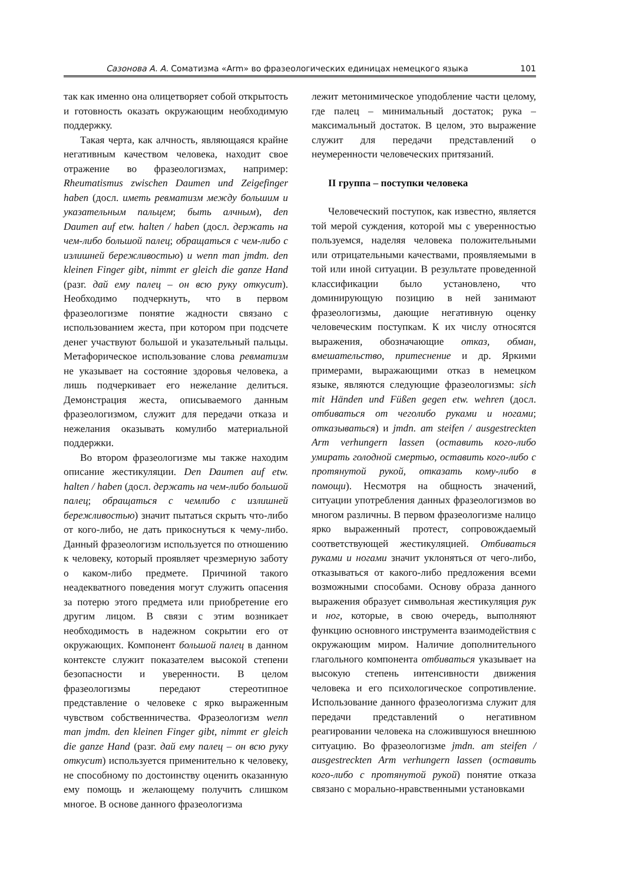Сазонова А. А. Соматизма «Arm» во фразеологических единицах немецкого языка 101
так как именно она олицетворяет собой открытость и готовность оказать окружающим необходимую поддержку.
Такая черта, как алчность, являющаяся крайне негативным качеством человека, находит свое отражение во фразеологизмах, например: Rheumatismus zwischen Daumen und Zeigefinger haben (досл. иметь ревматизм между большим и указательным пальцем; быть алчным), den Daumen auf etw. halten / haben (досл. держать на чем-либо большой палец; обращаться с чем-либо с излишней бережливостью) и wenn man jmdm. den kleinen Finger gibt, nimmt er gleich die ganze Hand (разг. дай ему палец – он всю руку откусит). Необходимо подчеркнуть, что в первом фразеологизме понятие жадности связано с использованием жеста, при котором при подсчете денег участвуют большой и указательный пальцы. Метафорическое использование слова ревматизм не указывает на состояние здоровья человека, а лишь подчеркивает его нежелание делиться. Демонстрация жеста, описываемого данным фразеологизмом, служит для передачи отказа и нежелания оказывать комулибо материальной поддержки.
Во втором фразеологизме мы также находим описание жестикуляции. Den Daumen auf etw. halten / haben (досл. держать на чем-либо большой палец; обращаться с чемлибо с излишней бережливостью) значит пытаться скрыть что-либо от кого-либо, не дать прикоснуться к чему-либо. Данный фразеологизм используется по отношению к человеку, который проявляет чрезмерную заботу о каком-либо предмете. Причиной такого неадекватного поведения могут служить опасения за потерю этого предмета или приобретение его другим лицом. В связи с этим возникает необходимость в надежном сокрытии его от окружающих. Компонент большой палец в данном контексте служит показателем высокой степени безопасности и уверенности. В целом фразеологизмы передают стереотипное представление о человеке с ярко выраженным чувством собственничества. Фразеологизм wenn man jmdm. den kleinen Finger gibt, nimmt er gleich die ganze Hand (разг. дай ему палец – он всю руку откусит) используется применительно к человеку, не способному по достоинству оценить оказанную ему помощь и желающему получить слишком многое. В основе данного фразеологизма
лежит метонимическое уподобление части целому, где палец – минимальный достаток; рука – максимальный достаток. В целом, это выражение служит для передачи представлений о неумеренности человеческих притязаний.
II группа – поступки человека
Человеческий поступок, как известно, является той мерой суждения, которой мы с уверенностью пользуемся, наделяя человека положительными или отрицательными качествами, проявляемыми в той или иной ситуации. В результате проведенной классификации было установлено, что доминирующую позицию в ней занимают фразеологизмы, дающие негативную оценку человеческим поступкам. К их числу относятся выражения, обозначающие отказ, обман, вмешательство, притеснение и др. Яркими примерами, выражающими отказ в немецком языке, являются следующие фразеологизмы: sich mit Händen und Füßen gegen etw. wehren (досл. отбиваться от чеголибо руками и ногами; отказываться) и jmdn. am steifen / ausgestreckten Arm verhungern lassen (оставить кого-либо умирать голодной смертью, оставить кого-либо с протянутой рукой, отказать кому-либо в помощи). Несмотря на общность значений, ситуации употребления данных фразеологизмов во многом различны. В первом фразеологизме налицо ярко выраженный протест, сопровождаемый соответствующей жестикуляцией. Отбиваться руками и ногами значит уклоняться от чего-либо, отказываться от какого-либо предложения всеми возможными способами. Основу образа данного выражения образует символьная жестикуляция рук и ног, которые, в свою очередь, выполняют функцию основного инструмента взаимодействия с окружающим миром. Наличие дополнительного глагольного компонента отбиваться указывает на высокую степень интенсивности движения человека и его психологическое сопротивление. Использование данного фразеологизма служит для передачи представлений о негативном реагировании человека на сложившуюся внешнюю ситуацию. Во фразеологизме jmdn. am steifen / ausgestreckten Arm verhungern lassen (оставить кого-либо с протянутой рукой) понятие отказа связано с морально-нравственными установками